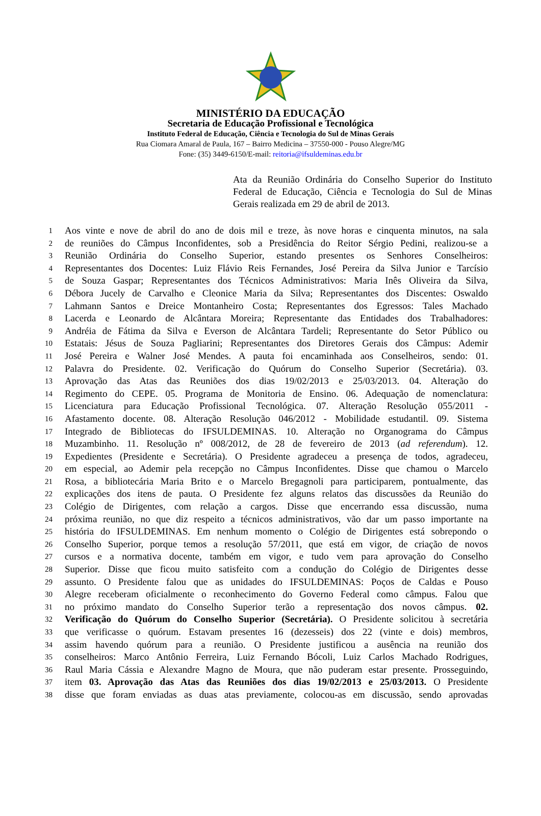MINISTÉRIO DA EDUCAÇÃO
Secretaria de Educação Profissional e Tecnológica
Instituto Federal de Educação, Ciência e Tecnologia do Sul de Minas Gerais
Rua Ciomara Amaral de Paula, 167 – Bairro Medicina – 37550-000 - Pouso Alegre/MG
Fone: (35) 3449-6150/E-mail: reitoria@ifsuldeminas.edu.br
Ata da Reunião Ordinária do Conselho Superior do Instituto Federal de Educação, Ciência e Tecnologia do Sul de Minas Gerais realizada em 29 de abril de 2013.
1 Aos vinte e nove de abril do ano de dois mil e treze, às nove horas e cinquenta minutos, na sala
2 de reuniões do Câmpus Inconfidentes, sob a Presidência do Reitor Sérgio Pedini, realizou-se a
3 Reunião Ordinária do Conselho Superior, estando presentes os Senhores Conselheiros:
4 Representantes dos Docentes: Luiz Flávio Reis Fernandes, José Pereira da Silva Junior e Tarcísio
5 de Souza Gaspar; Representantes dos Técnicos Administrativos: Maria Inês Oliveira da Silva,
6 Débora Jucely de Carvalho e Cleonice Maria da Silva; Representantes dos Discentes: Oswaldo
7 Lahmann Santos e Dreice Montanheiro Costa; Representantes dos Egressos: Tales Machado
8 Lacerda e Leonardo de Alcântara Moreira; Representante das Entidades dos Trabalhadores:
9 Andréia de Fátima da Silva e Everson de Alcântara Tardeli; Representante do Setor Público ou
10 Estatais: Jésus de Souza Pagliarini; Representantes dos Diretores Gerais dos Câmpus: Ademir
11 José Pereira e Walner José Mendes. A pauta foi encaminhada aos Conselheiros, sendo: 01.
12 Palavra do Presidente. 02. Verificação do Quórum do Conselho Superior (Secretária). 03.
13 Aprovação das Atas das Reuniões dos dias 19/02/2013 e 25/03/2013. 04. Alteração do
14 Regimento do CEPE. 05. Programa de Monitoria de Ensino. 06. Adequação de nomenclatura:
15 Licenciatura para Educação Profissional Tecnológica. 07. Alteração Resolução 055/2011 -
16 Afastamento docente. 08. Alteração Resolução 046/2012 - Mobilidade estudantil. 09. Sistema
17 Integrado de Bibliotecas do IFSULDEMINAS. 10. Alteração no Organograma do Câmpus
18 Muzambinho. 11. Resolução nº 008/2012, de 28 de fevereiro de 2013 (ad referendum). 12.
19 Expedientes (Presidente e Secretária). O Presidente agradeceu a presença de todos, agradeceu,
20 em especial, ao Ademir pela recepção no Câmpus Inconfidentes. Disse que chamou o Marcelo
21 Rosa, a bibliotecária Maria Brito e o Marcelo Bregagnoli para participarem, pontualmente, das
22 explicações dos itens de pauta. O Presidente fez alguns relatos das discussões da Reunião do
23 Colégio de Dirigentes, com relação a cargos. Disse que encerrando essa discussão, numa
24 próxima reunião, no que diz respeito a técnicos administrativos, vão dar um passo importante na
25 história do IFSULDEMINAS. Em nenhum momento o Colégio de Dirigentes está sobrepondo o
26 Conselho Superior, porque temos a resolução 57/2011, que está em vigor, de criação de novos
27 cursos e a normativa docente, também em vigor, e tudo vem para aprovação do Conselho
28 Superior. Disse que ficou muito satisfeito com a condução do Colégio de Dirigentes desse
29 assunto. O Presidente falou que as unidades do IFSULDEMINAS: Poços de Caldas e Pouso
30 Alegre receberam oficialmente o reconhecimento do Governo Federal como câmpus. Falou que
31 no próximo mandato do Conselho Superior terão a representação dos novos câmpus. 02.
32 Verificação do Quórum do Conselho Superior (Secretária). O Presidente solicitou à secretária
33 que verificasse o quórum. Estavam presentes 16 (dezesseis) dos 22 (vinte e dois) membros,
34 assim havendo quórum para a reunião. O Presidente justificou a ausência na reunião dos
35 conselheiros: Marco Antônio Ferreira, Luiz Fernando Bócoli, Luiz Carlos Machado Rodrigues,
36 Raul Maria Cássia e Alexandre Magno de Moura, que não puderam estar presente. Prosseguindo,
37 item 03. Aprovação das Atas das Reuniões dos dias 19/02/2013 e 25/03/2013. O Presidente
38 disse que foram enviadas as duas atas previamente, colocou-as em discussão, sendo aprovadas